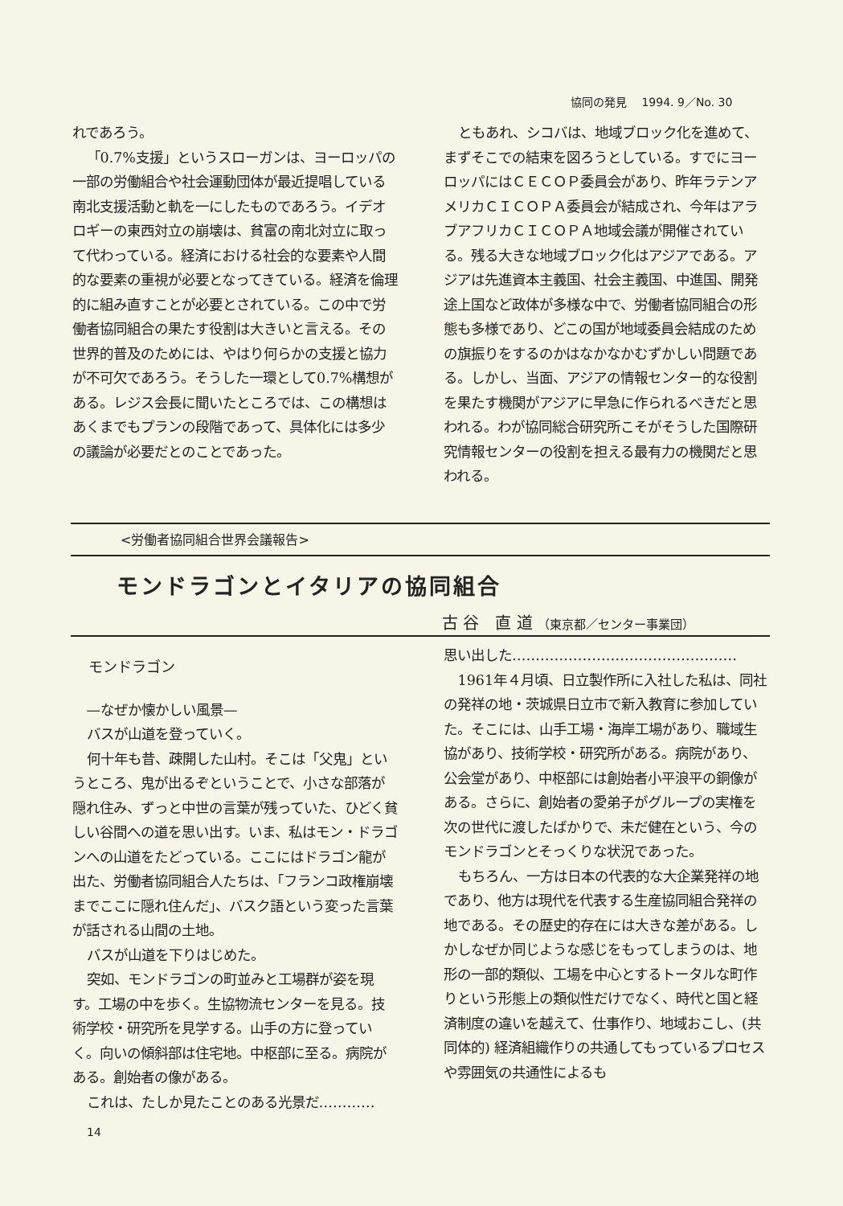協同の発見　 1994. 9／No. 30
れであろう。
「0.7%支援」というスローガンは、ヨーロッパの一部の労働組合や社会運動団体が最近提唱している南北支援活動と軌を一にしたものであろう。イデオロギーの東西対立の崩壊は、貧富の南北対立に取って代わっている。経済における社会的な要素や人間的な要素の重視が必要となってきている。経済を倫理的に組み直すことが必要とされている。この中で労働者協同組合の果たす役割は大きいと言える。その世界的普及のためには、やはり何らかの支援と協力が不可欠であろう。そうした一環として0.7%構想がある。レジス会長に聞いたところでは、この構想はあくまでもプランの段階であって、具体化には多少の議論が必要だとのことであった。
ともあれ、シコバは、地域ブロック化を進めて、まずそこでの結束を図ろうとしている。すでにヨーロッパにはＣＥＣＯＰ委員会があり、昨年ラテンアメリカＣＩＣＯＰＡ委員会が結成され、今年はアラブアフリカＣＩＣＯＰＡ地域会議が開催されている。残る大きな地域ブロック化はアジアである。アジアは先進資本主義国、社会主義国、中進国、開発途上国など政体が多様な中で、労働者協同組合の形態も多様であり、どこの国が地域委員会結成のための旗振りをするのかはなかなかむずかしい問題である。しかし、当面、アジアの情報センター的な役割を果たす機関がアジアに早急に作られるべきだと思われる。わが協同総合研究所こそがそうした国際研究情報センターの役割を担える最有力の機関だと思われる。
<労働者協同組合世界会議報告>
モンドラゴンとイタリアの協同組合
古 谷　直 道 （東京都／センター事業団）
モンドラゴン
—なぜか懐かしい風景—
バスが山道を登っていく。
何十年も昔、疎開した山村。そこは「父鬼」というところ、鬼が出るぞということで、小さな部落が隠れ住み、ずっと中世の言葉が残っていた、ひどく貧しい谷間への道を思い出す。いま、私はモン・ドラゴンへの山道をたどっている。ここにはドラゴン龍が出た、労働者協同組合人たちは、「フランコ政権崩壊までここに隠れ住んだ」、バスク語という変った言葉が話される山間の土地。
バスが山道を下りはじめた。
突如、モンドラゴンの町並みと工場群が姿を現す。工場の中を歩く。生協物流センターを見る。技術学校・研究所を見学する。山手の方に登っていく。向いの傾斜部は住宅地。中枢部に至る。病院がある。創始者の像がある。
これは、たしか見たことのある光景だ…………
思い出した…………………………………………
1961年４月頃、日立製作所に入社した私は、同社の発祥の地・茨城県日立市で新入教育に参加していた。そこには、山手工場・海岸工場があり、職域生協があり、技術学校・研究所がある。病院があり、公会堂があり、中枢部には創始者小平浪平の銅像がある。さらに、創始者の愛弟子がグループの実権を次の世代に渡したばかりで、未だ健在という、今のモンドラゴンとそっくりな状況であった。
もちろん、一方は日本の代表的な大企業発祥の地であり、他方は現代を代表する生産協同組合発祥の地である。その歴史的存在には大きな差がある。しかしなぜか同じような感じをもってしまうのは、地形の一部的類似、工場を中心とするトータルな町作りという形態上の類似性だけでなく、時代と国と経済制度の違いを越えて、仕事作り、地域おこし、(共同体的) 経済組織作りの共通してもっているプロセスや雰囲気の共通性によるも
14